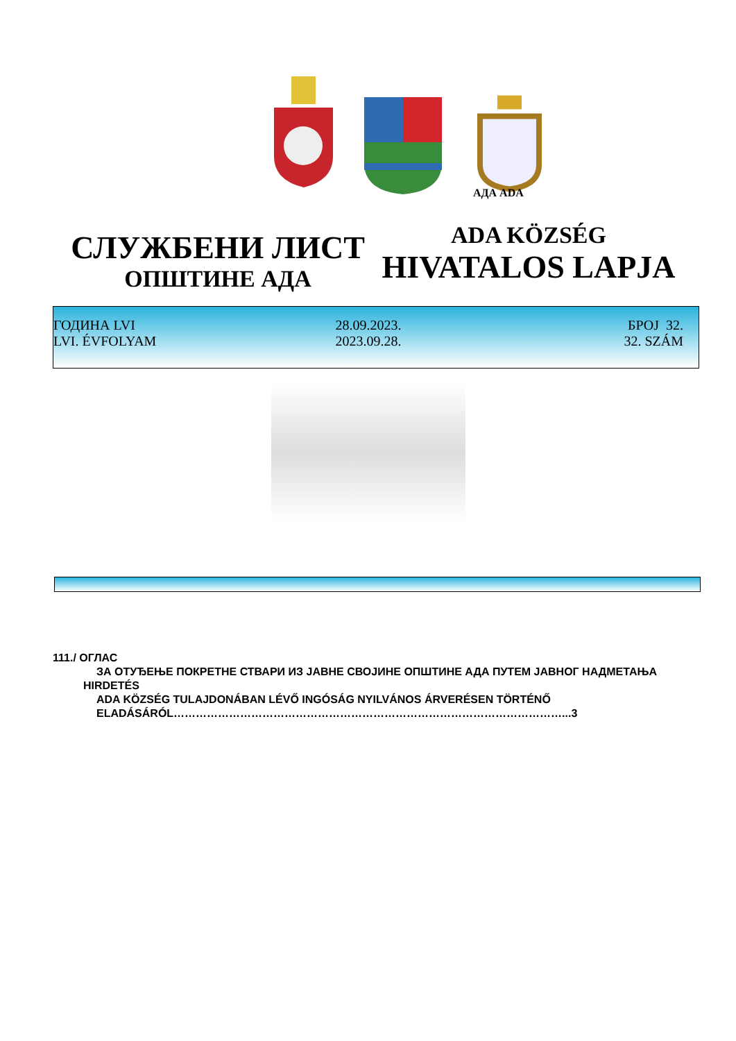АДА ADA
СЛУЖБЕНИ ЛИСТ
ОПШТИНЕ АДА
ADA KÖZSÉG
HIVATALOS LAPJA
ГОДИНА LVI 28.09.2023. БРОЈ 32.
LVI. ÉVFOLYAM 2023.09.28. 32. SZÁM
111./ ОГЛАС
ЗА ОТУЂЕЊЕ ПОКРЕТНЕ СТВАРИ ИЗ ЈАВНЕ СВОЈИНЕ ОПШТИНЕ АДА ПУТЕМ ЈАВНОГ НАДМЕТАЊА
HIRDETÉS
ADA KÖZSÉG TULAJDONÁBAN LÉVŐ INGÓSÁG NYILVÁNOS ÁRVERÉSEN TÖRTÉNŐ ELADÁSÁRÓL……………………………………………………………………………………………...3